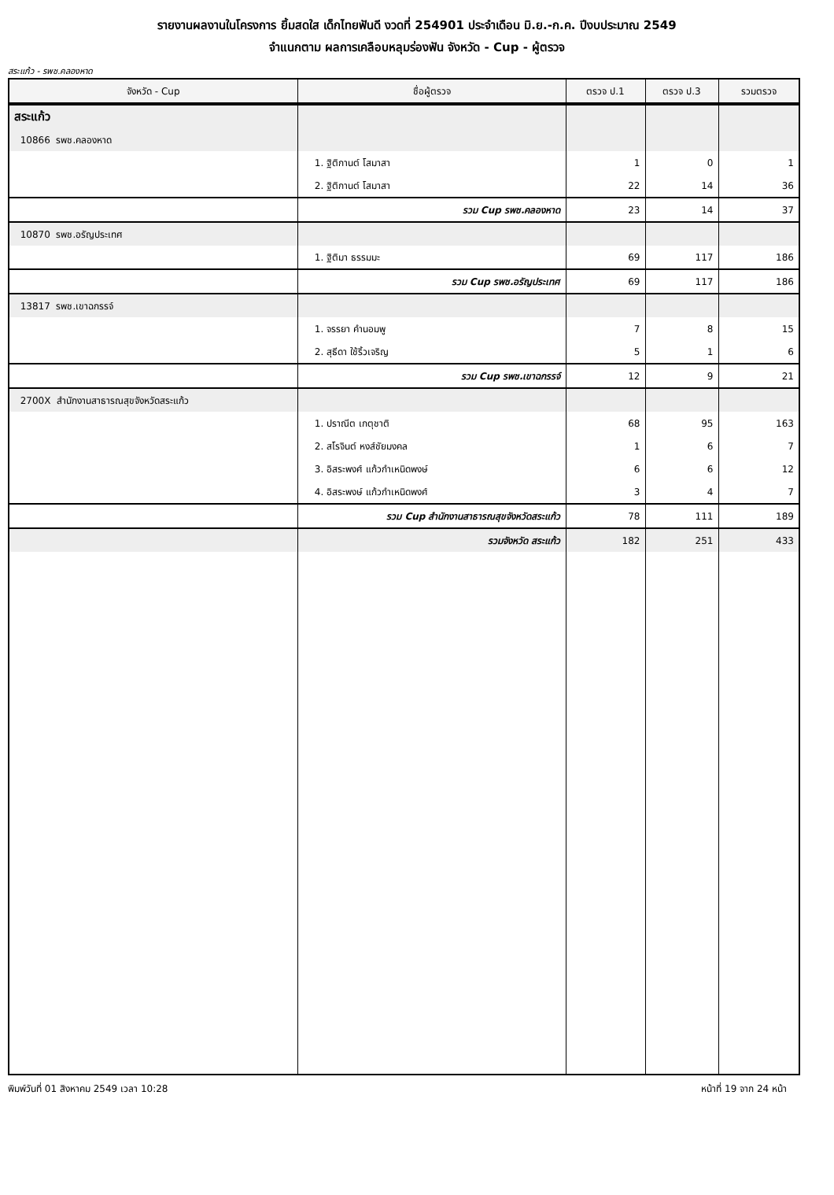รายงานผลงานในโครงการ ยิ้มสดใส เด็กไทยฟันดี งวดที่ 254901 ประจำเดือน มิ.ย.-ก.ค. ปีงบประมาณ 2549
จำแนกตาม ผลการเคลือบหลุมร่องฟัน จังหวัด - Cup - ผู้ตรวจ
สระแก้ว - รพช.คลองหาด
| จังหวัด - Cup | ชื่อผู้ตรวจ | ตรวจ ป.1 | ตรวจ ป.3 | รวมตรวจ |
| --- | --- | --- | --- | --- |
| สระแก้ว | | | | |
| 10866 รพช.คลองหาด | | | | |
| | 1. ฐิติกานต์ โสมาสา | 1 | 0 | 1 |
| | 2. ฐิติกานต์ โสมาสา | 22 | 14 | 36 |
| | รวม Cup รพช.คลองหาด | 23 | 14 | 37 |
| 10870 รพช.อรัญประเทศ | | | | |
| | 1. ฐิติมา ธรรมมะ | 69 | 117 | 186 |
| | รวม Cup รพช.อรัญประเทศ | 69 | 117 | 186 |
| 13817 รพช.เขาฉกรรจ์ | | | | |
| | 1. จรรยา คำนอมพู | 7 | 8 | 15 |
| | 2. สุธีดา ใช้ริ้วเจริญ | 5 | 1 | 6 |
| | รวม Cup รพช.เขาฉกรรจ์ | 12 | 9 | 21 |
| 2700X สำนักงานสาธารณสุขจังหวัดสระแก้ว | | | | |
| | 1. ปราณีต เกตุชาติ | 68 | 95 | 163 |
| | 2. สโรจินต์ หงส์ชัยมงคล | 1 | 6 | 7 |
| | 3. อิสระพงศ์ แก้วกำเหนิดพงษ์ | 6 | 6 | 12 |
| | 4. อิสระพงษ์ แก้วกำเหนิดพงศ์ | 3 | 4 | 7 |
| | รวม Cup สำนักงานสาธารณสุขจังหวัดสระแก้ว | 78 | 111 | 189 |
| | รวมจังหวัด สระแก้ว | 182 | 251 | 433 |
พิมพ์วันที่ 01 สิงหาคม 2549 เวลา 10:28 หน้าที่ 19 จาก 24 หน้า